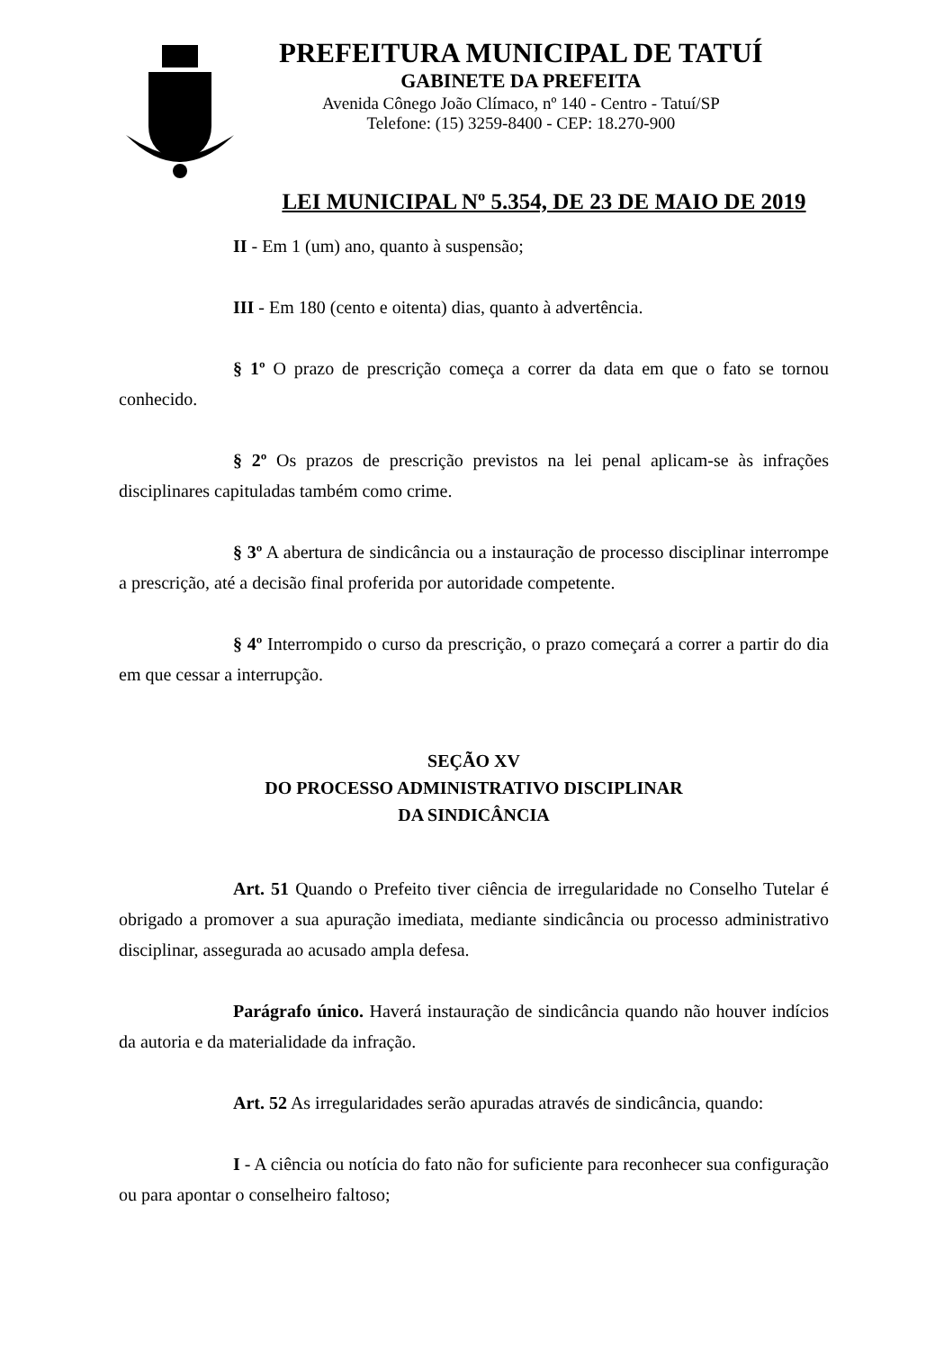PREFEITURA MUNICIPAL DE TATUÍ
GABINETE DA PREFEITA
Avenida Cônego João Clímaco, nº 140 - Centro - Tatuí/SP
Telefone: (15) 3259-8400 - CEP: 18.270-900
LEI MUNICIPAL Nº 5.354, DE 23 DE MAIO DE 2019
II - Em 1 (um) ano, quanto à suspensão;
III - Em 180 (cento e oitenta) dias, quanto à advertência.
§ 1º O prazo de prescrição começa a correr da data em que o fato se tornou conhecido.
§ 2º Os prazos de prescrição previstos na lei penal aplicam-se às infrações disciplinares capituladas também como crime.
§ 3º A abertura de sindicância ou a instauração de processo disciplinar interrompe a prescrição, até a decisão final proferida por autoridade competente.
§ 4º Interrompido o curso da prescrição, o prazo começará a correr a partir do dia em que cessar a interrupção.
SEÇÃO XV
DO PROCESSO ADMINISTRATIVO DISCIPLINAR
DA SINDICÂNCIA
Art. 51 Quando o Prefeito tiver ciência de irregularidade no Conselho Tutelar é obrigado a promover a sua apuração imediata, mediante sindicância ou processo administrativo disciplinar, assegurada ao acusado ampla defesa.
Parágrafo único. Haverá instauração de sindicância quando não houver indícios da autoria e da materialidade da infração.
Art. 52 As irregularidades serão apuradas através de sindicância, quando:
I - A ciência ou notícia do fato não for suficiente para reconhecer sua configuração ou para apontar o conselheiro faltoso;